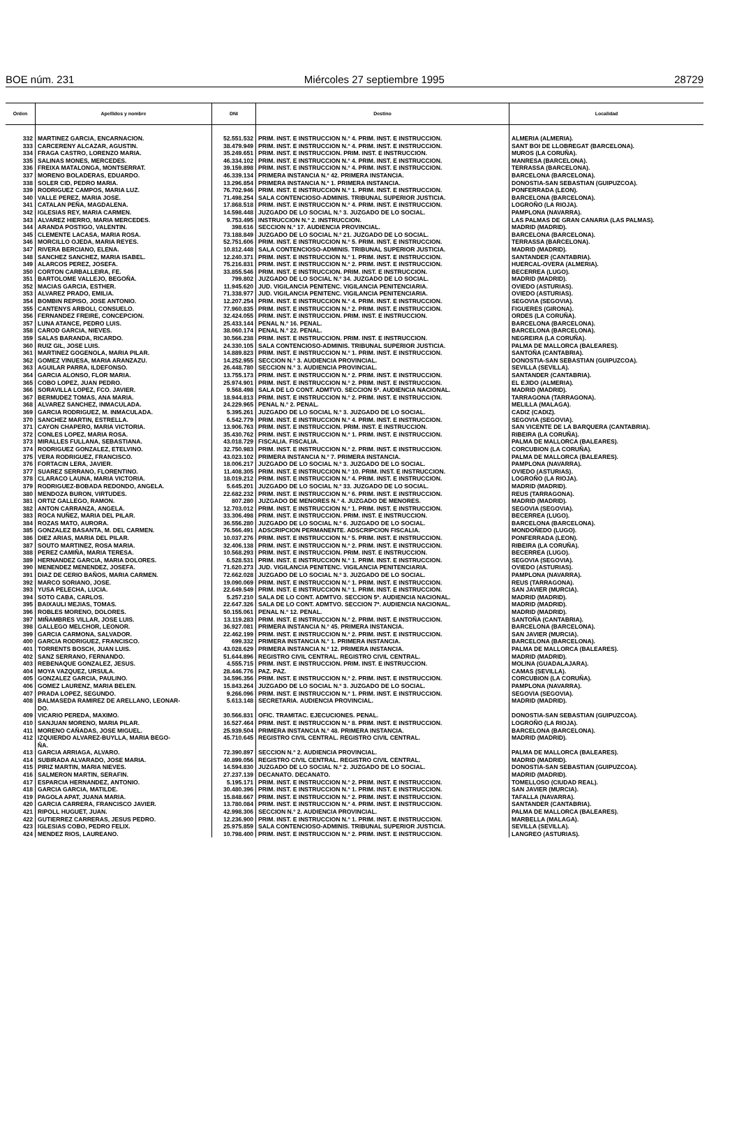BOE núm. 231 Miércoles 27 septiembre 1995 28729
| Orden | Apellidos y nombre | DNI | Destino | Localidad |
| --- | --- | --- | --- | --- |
| 332 | MARTINEZ GARCIA, ENCARNACION. | 52.551.532 | PRIM. INST. E INSTRUCCION N.º 4. PRIM. INST. E INSTRUCCION. | ALMERIA (ALMERIA). |
| 333 | CARCERENY ALCAZAR, AGUSTIN. | 38.479.949 | PRIM. INST. E INSTRUCCION N.º 4. PRIM. INST. E INSTRUCCION. | SANT BOI DE LLOBREGAT (BARCELONA). |
| 334 | FRAGA CASTRO, LORENZO MARIA. | 35.249.651 | PRIM. INST. E INSTRUCCION. PRIM. INST. E INSTRUCCION. | MUROS (LA CORUÑA). |
| 335 | SALINAS MONES, MERCEDES. | 46.334.102 | PRIM. INST. E INSTRUCCION N.º 4. PRIM. INST. E INSTRUCCION. | MANRESA (BARCELONA). |
| 336 | FREIXA MATALONGA, MONTSERRAT. | 39.159.898 | PRIM. INST. E INSTRUCCION N.º 4. PRIM. INST. E INSTRUCCION. | TERRASSA (BARCELONA). |
| 337 | MORENO BOLADERAS, EDUARDO. | 46.339.134 | PRIMERA INSTANCIA N.º 42. PRIMERA INSTANCIA. | BARCELONA (BARCELONA). |
| 338 | SOLER CID, PEDRO MARIA. | 13.296.854 | PRIMERA INSTANCIA N.º 1. PRIMERA INSTANCIA. | DONOSTIA-SAN SEBASTIAN (GUIPUZCOA). |
| 339 | RODRIGUEZ CAMPOS, MARIA LUZ. | 76.702.946 | PRIM. INST. E INSTRUCCION N.º 1. PRIM. INST. E INSTRUCCION. | PONFERRADA (LEON). |
| 340 | VALLE PEREZ, MARIA JOSE. | 71.498.254 | SALA CONTENCIOSO-ADMINIS. TRIBUNAL SUPERIOR JUSTICIA. | BARCELONA (BARCELONA). |
| 341 | CATALAN PEÑA, MAGDALENA. | 17.868.518 | PRIM. INST. E INSTRUCCION N.º 4. PRIM. INST. E INSTRUCCION. | LOGROÑO (LA RIOJA). |
| 342 | IGLESIAS REY, MARIA CARMEN. | 14.598.448 | JUZGADO DE LO SOCIAL N.º 3. JUZGADO DE LO SOCIAL. | PAMPLONA (NAVARRA). |
| 343 | ALVAREZ HIERRO, MARIA MERCEDES. | 9.753.495 | INSTRUCCION N.º 2. INSTRUCCION. | LAS PALMAS DE GRAN CANARIA (LAS PALMAS). |
| 344 | ARANDA POSTIGO, VALENTIN. | 398.616 | SECCION N.º 17. AUDIENCIA PROVINCIAL. | MADRID (MADRID). |
| 345 | CLEMENTE LACASA, MARIA ROSA. | 73.188.849 | JUZGADO DE LO SOCIAL N.º 21. JUZGADO DE LO SOCIAL. | BARCELONA (BARCELONA). |
| 346 | MORCILLO OJEDA, MARIA REYES. | 52.751.606 | PRIM. INST. E INSTRUCCION N.º 5. PRIM. INST. E INSTRUCCION. | TERRASSA (BARCELONA). |
| 347 | RIVERA BERCIANO, ELENA. | 10.812.448 | SALA CONTENCIOSO-ADMINIS. TRIBUNAL SUPERIOR JUSTICIA. | MADRID (MADRID). |
| 348 | SANCHEZ SANCHEZ, MARIA ISABEL. | 12.240.371 | PRIM. INST. E INSTRUCCION N.º 1. PRIM. INST. E INSTRUCCION. | SANTANDER (CANTABRIA). |
| 349 | ALARCOS PEREZ, JOSEFA. | 75.216.831 | PRIM. INST. E INSTRUCCION N.º 2. PRIM. INST. E INSTRUCCION. | HUERCAL-OVERA (ALMERIA). |
| 350 | CORTON CARBALLEIRA, FE. | 33.855.546 | PRIM. INST. E INSTRUCCION. PRIM. INST. E INSTRUCCION. | BECERREA (LUGO). |
| 351 | BARTOLOME VALLEJO, BEGOÑA. | 799.802 | JUZGADO DE LO SOCIAL N.º 34. JUZGADO DE LO SOCIAL. | MADRID (MADRID). |
| 352 | MACIAS GARCIA, ESTHER. | 11.945.620 | JUD. VIGILANCIA PENITENC. VIGILANCIA PENITENCIARIA. | OVIEDO (ASTURIAS). |
| 353 | ALVAREZ PRADO, EMILIA. | 71.338.977 | JUD. VIGILANCIA PENITENC. VIGILANCIA PENITENCIARIA. | OVIEDO (ASTURIAS). |
| 354 | BOMBIN REPISO, JOSE ANTONIO. | 12.207.254 | PRIM. INST. E INSTRUCCION N.º 4. PRIM. INST. E INSTRUCCION. | SEGOVIA (SEGOVIA). |
| 355 | CANTENYS ARBOLI, CONSUELO. | 77.960.835 | PRIM. INST. E INSTRUCCION N.º 2. PRIM. INST. E INSTRUCCION. | FIGUERES (GIRONA). |
| 356 | FERNANDEZ FREIRE, CONCEPCION. | 32.424.055 | PRIM. INST. E INSTRUCCION. PRIM. INST. E INSTRUCCION. | ORDES (LA CORUÑA). |
| 357 | LUNA ATANCE, PEDRO LUIS. | 25.433.144 | PENAL N.º 16. PENAL. | BARCELONA (BARCELONA). |
| 358 | CAROD GARCIA, NIEVES. | 38.060.174 | PENAL N.º 22. PENAL. | BARCELONA (BARCELONA). |
| 359 | SALAS BARANDA, RICARDO. | 30.566.238 | PRIM. INST. E INSTRUCCION. PRIM. INST. E INSTRUCCION. | NEGREIRA (LA CORUÑA). |
| 360 | RUIZ GIL, JOSE LUIS. | 24.330.105 | SALA CONTENCIOSO-ADMINIS. TRIBUNAL SUPERIOR JUSTICIA. | PALMA DE MALLORCA (BALEARES). |
| 361 | MARTINEZ GOGENOLA, MARIA PILAR. | 14.889.823 | PRIM. INST. E INSTRUCCION N.º 1. PRIM. INST. E INSTRUCCION. | SANTOÑA (CANTABRIA). |
| 362 | GOMEZ VINUESA, MARIA ARANZAZU. | 14.252.955 | SECCION N.º 3. AUDIENCIA PROVINCIAL. | DONOSTIA-SAN SEBASTIAN (GUIPUZCOA). |
| 363 | AGUILAR PARRA, ILDEFONSO. | 26.448.780 | SECCION N.º 3. AUDIENCIA PROVINCIAL. | SEVILLA (SEVILLA). |
| 364 | GARCIA ALONSO, FLOR MARIA. | 13.755.173 | PRIM. INST. E INSTRUCCION N.º 2. PRIM. INST. E INSTRUCCION. | SANTANDER (CANTABRIA). |
| 365 | COBO LOPEZ, JUAN PEDRO. | 25.974.901 | PRIM. INST. E INSTRUCCION N.º 2. PRIM. INST. E INSTRUCCION. | EL EJIDO (ALMERIA). |
| 366 | SORAVILLA LOPEZ, FCO. JAVIER. | 9.568.498 | SALA DE LO CONT. ADMTVO. SECCION 5ª. AUDIENCIA NACIONAL. | MADRID (MADRID). |
| 367 | BERMUDEZ TOMAS, ANA MARIA. | 18.944.813 | PRIM. INST. E INSTRUCCION N.º 2. PRIM. INST. E INSTRUCCION. | TARRAGONA (TARRAGONA). |
| 368 | ALVAREZ SANCHEZ, INMACULADA. | 24.229.965 | PENAL N.º 2. PENAL. | MELILLA (MALAGA). |
| 369 | GARCIA RODRIGUEZ, M. INMACULADA. | 5.395.261 | JUZGADO DE LO SOCIAL N.º 3. JUZGADO DE LO SOCIAL. | CADIZ (CADIZ). |
| 370 | SANCHEZ MARTIN, ESTRELLA. | 6.542.779 | PRIM. INST. E INSTRUCCION N.º 4. PRIM. INST. E INSTRUCCION. | SEGOVIA (SEGOVIA). |
| 371 | CAYON CHAPERO, MARIA VICTORIA. | 13.906.763 | PRIM. INST. E INSTRUCCION. PRIM. INST. E INSTRUCCION. | SAN VICENTE DE LA BARQUERA (CANTABRIA). |
| 372 | CONLES LOPEZ, MARIA ROSA. | 35.430.762 | PRIM. INST. E INSTRUCCION N.º 1. PRIM. INST. E INSTRUCCION. | RIBEIRA (LA CORUÑA). |
| 373 | MIRALLES FULLANA, SEBASTIANA. | 43.018.729 | FISCALIA. FISCALIA. | PALMA DE MALLORCA (BALEARES). |
| 374 | RODRIGUEZ GONZALEZ, ETELVINO. | 32.750.983 | PRIM. INST. E INSTRUCCION N.º 2. PRIM. INST. E INSTRUCCION. | CORCUBION (LA CORUÑA). |
| 375 | VERA RODRIGUEZ, FRANCISCO. | 43.023.102 | PRIMERA INSTANCIA N.º 7. PRIMERA INSTANCIA. | PALMA DE MALLORCA (BALEARES). |
| 376 | FORTACIN LERA, JAVIER. | 18.006.217 | JUZGADO DE LO SOCIAL N.º 3. JUZGADO DE LO SOCIAL. | PAMPLONA (NAVARRA). |
| 377 | SUAREZ SERRANO, FLORENTINO. | 11.408.305 | PRIM. INST. E INSTRUCCION N.º 10. PRIM. INST. E INSTRUCCION. | OVIEDO (ASTURIAS). |
| 378 | CLARACO LAUNA, MARIA VICTORIA. | 18.019.212 | PRIM. INST. E INSTRUCCION N.º 4. PRIM. INST. E INSTRUCCION. | LOGROÑO (LA RIOJA). |
| 379 | RODRIGUEZ-BOBADA REDONDO, ANGELA. | 5.645.201 | JUZGADO DE LO SOCIAL N.º 33. JUZGADO DE LO SOCIAL. | MADRID (MADRID). |
| 380 | MENDOZA BURON, VIRTUDES. | 22.682.232 | PRIM. INST. E INSTRUCCION N.º 6. PRIM. INST. E INSTRUCCION. | REUS (TARRAGONA). |
| 381 | ORTIZ GALLEGO, RAMON. | 807.280 | JUZGADO DE MENORES N.º 4. JUZGADO DE MENORES. | MADRID (MADRID). |
| 382 | ANTON CARRANZA, ANGELA. | 12.703.012 | PRIM. INST. E INSTRUCCION N.º 1. PRIM. INST. E INSTRUCCION. | SEGOVIA (SEGOVIA). |
| 383 | ROCA NUÑEZ, MARIA DEL PILAR. | 33.306.498 | PRIM. INST. E INSTRUCCION. PRIM. INST. E INSTRUCCION. | BECERREA (LUGO). |
| 384 | ROZAS MATO, AURORA. | 36.556.280 | JUZGADO DE LO SOCIAL N.º 6. JUZGADO DE LO SOCIAL. | BARCELONA (BARCELONA). |
| 385 | GONZALEZ BASANTA, M. DEL CARMEN. | 76.566.491 | ADSCRIPCION PERMANENTE. ADSCRIPCION FISCALIA. | MONDOÑEDO (LUGO). |
| 386 | DIEZ ARIAS, MARIA DEL PILAR. | 10.037.276 | PRIM. INST. E INSTRUCCION N.º 5. PRIM. INST. E INSTRUCCION. | PONFERRADA (LEON). |
| 387 | SOUTO MARTINEZ, ROSA MARIA. | 32.406.138 | PRIM. INST. E INSTRUCCION N.º 2. PRIM. INST. E INSTRUCCION. | RIBEIRA (LA CORUÑA). |
| 388 | PEREZ CAMIÑA, MARIA TERESA. | 10.568.293 | PRIM. INST. E INSTRUCCION. PRIM. INST. E INSTRUCCION. | BECERREA (LUGO). |
| 389 | HERNANDEZ GARCIA, MARIA DOLORES. | 6.528.531 | PRIM. INST. E INSTRUCCION N.º 1. PRIM. INST. E INSTRUCCION. | SEGOVIA (SEGOVIA). |
| 390 | MENENDEZ MENENDEZ, JOSEFA. | 71.620.273 | JUD. VIGILANCIA PENITENC. VIGILANCIA PENITENCIARIA. | OVIEDO (ASTURIAS). |
| 391 | DIAZ DE CERIO BAÑOS, MARIA CARMEN. | 72.662.028 | JUZGADO DE LO SOCIAL N.º 3. JUZGADO DE LO SOCIAL. | PAMPLONA (NAVARRA). |
| 392 | MARCO SORIANO, JOSE. | 19.090.069 | PRIM. INST. E INSTRUCCION N.º 1. PRIM. INST. E INSTRUCCION. | REUS (TARRAGONA). |
| 393 | YUSA PELECHA, LUCIA. | 22.649.549 | PRIM. INST. E INSTRUCCION N.º 1. PRIM. INST. E INSTRUCCION. | SAN JAVIER (MURCIA). |
| 394 | SOTO CABA, CARLOS. | 5.257.210 | SALA DE LO CONT. ADMTVO. SECCION 5ª. AUDIENCIA NACIONAL. | MADRID (MADRID). |
| 395 | BAIXAULI MEJIAS, TOMAS. | 22.647.326 | SALA DE LO CONT. ADMTVO. SECCION 7ª. AUDIENCIA NACIONAL. | MADRID (MADRID). |
| 396 | ROBLES MORENO, DOLORES. | 50.155.061 | PENAL N.º 12. PENAL. | MADRID (MADRID). |
| 397 | MIÑAMBRES VILLAR, JOSE LUIS. | 13.119.283 | PRIM. INST. E INSTRUCCION N.º 2. PRIM. INST. E INSTRUCCION. | SANTOÑA (CANTABRIA). |
| 398 | GALLEGO MELCHOR, LEONOR. | 36.927.081 | PRIMERA INSTANCIA N.º 45. PRIMERA INSTANCIA. | BARCELONA (BARCELONA). |
| 399 | GARCIA CARMONA, SALVADOR. | 22.462.199 | PRIM. INST. E INSTRUCCION N.º 2. PRIM. INST. E INSTRUCCION. | SAN JAVIER (MURCIA). |
| 400 | GARCIA RODRIGUEZ, FRANCISCO. | 699.332 | PRIMERA INSTANCIA N.º 1. PRIMERA INSTANCIA. | BARCELONA (BARCELONA). |
| 401 | TORRENTS BOSCH, JUAN LUIS. | 43.028.629 | PRIMERA INSTANCIA N.º 12. PRIMERA INSTANCIA. | PALMA DE MALLORCA (BALEARES). |
| 402 | SANZ SERRANO, FERNANDO. | 51.644.896 | REGISTRO CIVIL CENTRAL. REGISTRO CIVIL CENTRAL. | MADRID (MADRID). |
| 403 | REBENAQUE GONZALEZ, JESUS. | 4.555.715 | PRIM. INST. E INSTRUCCION. PRIM. INST. E INSTRUCCION. | MOLINA (GUADALAJARA). |
| 404 | MOYA VAZQUEZ, URSULA. | 28.446.776 | PAZ. PAZ. | CAMAS (SEVILLA). |
| 405 | GONZALEZ GARCIA, PAULINO. | 34.596.356 | PRIM. INST. E INSTRUCCION N.º 2. PRIM. INST. E INSTRUCCION. | CORCUBION (LA CORUÑA). |
| 406 | GOMEZ LAURENZ, MARIA BELEN. | 15.843.264 | JUZGADO DE LO SOCIAL N.º 3. JUZGADO DE LO SOCIAL. | PAMPLONA (NAVARRA). |
| 407 | PRADA LOPEZ, SEGUNDO. | 9.266.096 | PRIM. INST. E INSTRUCCION N.º 1. PRIM. INST. E INSTRUCCION. | SEGOVIA (SEGOVIA). |
| 408 | BALMASEDA RAMIREZ DE ARELLANO, LEONAR- DO. | 5.613.148 | SECRETARIA. AUDIENCIA PROVINCIAL. | MADRID (MADRID). |
| 409 | VICARIO PEREDA, MAXIMO. | 30.566.831 | OFIC. TRAMITAC. EJECUCIONES. PENAL. | DONOSTIA-SAN SEBASTIAN (GUIPUZCOA). |
| 410 | SANJUAN MORENO, MARIA PILAR. | 16.527.464 | PRIM. INST. E INSTRUCCION N.º 8. PRIM. INST. E INSTRUCCION. | LOGROÑO (LA RIOJA). |
| 411 | MORENO CAÑADAS, JOSE MIGUEL. | 25.939.504 | PRIMERA INSTANCIA N.º 48. PRIMERA INSTANCIA. | BARCELONA (BARCELONA). |
| 412 | IZQUIERDO ALVAREZ-BUYLLA, MARIA BEGO- ÑA. | 45.710.645 | REGISTRO CIVIL CENTRAL. REGISTRO CIVIL CENTRAL. | MADRID (MADRID). |
| 413 | GARCIA ARRIAGA, ALVARO. | 72.390.897 | SECCION N.º 2. AUDIENCIA PROVINCIAL. | PALMA DE MALLORCA (BALEARES). |
| 414 | SUBIRADA ALVARADO, JOSE MARIA. | 40.899.056 | REGISTRO CIVIL CENTRAL. REGISTRO CIVIL CENTRAL. | MADRID (MADRID). |
| 415 | PIRIZ MARTIN, MARIA NIEVES. | 14.594.830 | JUZGADO DE LO SOCIAL N.º 2. JUZGADO DE LO SOCIAL. | DONOSTIA-SAN SEBASTIAN (GUIPUZCOA). |
| 416 | SALMERON MARTIN, SERAFIN. | 27.237.139 | DECANATO. DECANATO. | MADRID (MADRID). |
| 417 | ESPARCIA HERNANDEZ, ANTONIO. | 5.195.171 | PRIM. INST. E INSTRUCCION N.º 2. PRIM. INST. E INSTRUCCION. | TOMELLOSO (CIUDAD REAL). |
| 418 | GARCIA GARCIA, MATILDE. | 30.480.396 | PRIM. INST. E INSTRUCCION N.º 1. PRIM. INST. E INSTRUCCION. | SAN JAVIER (MURCIA). |
| 419 | PAGOLA APAT, JUANA MARIA. | 15.848.667 | PRIM. INST. E INSTRUCCION N.º 2. PRIM. INST. E INSTRUCCION. | TAFALLA (NAVARRA). |
| 420 | GARCIA CARRERA, FRANCISCO JAVIER. | 13.780.084 | PRIM. INST. E INSTRUCCION N.º 4. PRIM. INST. E INSTRUCCION. | SANTANDER (CANTABRIA). |
| 421 | RIPOLL HUGUET, JUAN. | 42.998.306 | SECCION N.º 2. AUDIENCIA PROVINCIAL. | PALMA DE MALLORCA (BALEARES). |
| 422 | GUTIERREZ CARRERAS, JESUS PEDRO. | 12.236.900 | PRIM. INST. E INSTRUCCION N.º 1. PRIM. INST. E INSTRUCCION. | MARBELLA (MALAGA). |
| 423 | IGLESIAS COBO, PEDRO FELIX. | 25.975.859 | SALA CONTENCIOSO-ADMINIS. TRIBUNAL SUPERIOR JUSTICIA. | SEVILLA (SEVILLA). |
| 424 | MENDEZ RIOS, LAUREANO. | 10.798.400 | PRIM. INST. E INSTRUCCION N.º 2. PRIM. INST. E INSTRUCCION. | LANGREO (ASTURIAS). |